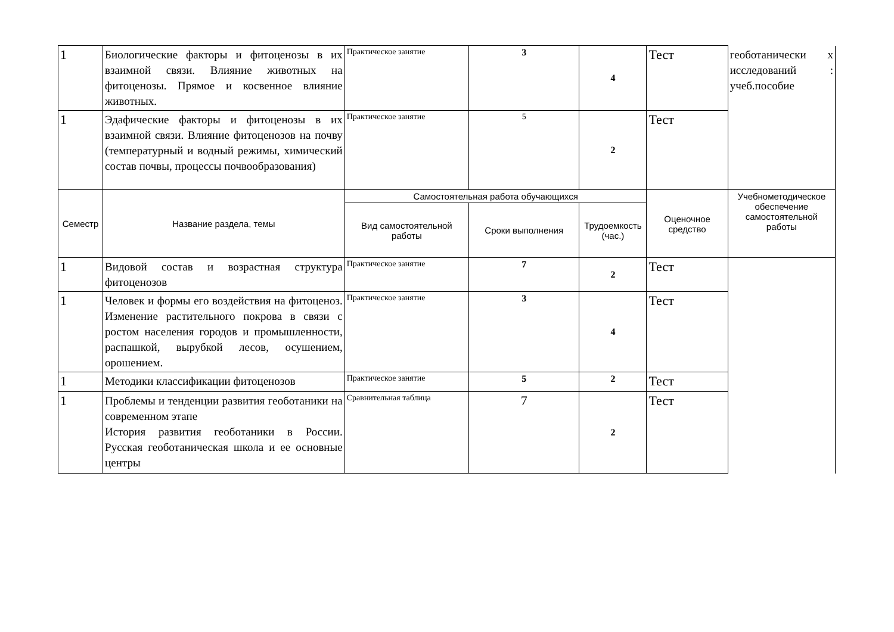| 1 | Биологические факторы и фитоценозы в их взаимной связи. Влияние животных на фитоценозы. Прямое и косвенное влияние животных. | Практическое занятие | 3 | 4 | Тест | геоботанически х исследований : учеб.пособие |
| 1 | Эдафические факторы и фитоценозы в их взаимной связи. Влияние фитоценозов на почву (температурный и водный режимы, химический состав почвы, процессы почвообразования) | Практическое занятие | 5 | 2 | Тест | |
| Семестр | Название раздела, темы | Самостоятельная работа обучающихся | | | Оценочное средство | Учебнометодическое обеспечение самостоятельной работы |
| | | Вид самостоятельной работы | Сроки выполнения | Трудоемкость (час.) | | |
| 1 | Видовой состав и возрастная структура фитоценозов | Практическое занятие | 7 | 2 | Тест | |
| 1 | Человек и формы его воздействия на фитоценоз. Изменение растительного покрова в связи с ростом населения городов и промышленности, распашкой, вырубкой лесов, осушением, орошением. | Практическое занятие | 3 | 4 | Тест | |
| 1 | Методики классификации фитоценозов | Практическое занятие | 5 | 2 | Тест | |
| 1 | Проблемы и тенденции развития геоботаники на современном этапе История развития геоботаники в России. Русская геоботаническая школа и ее основные центры | Сравнительная таблица | 7 | 2 | Тест | |